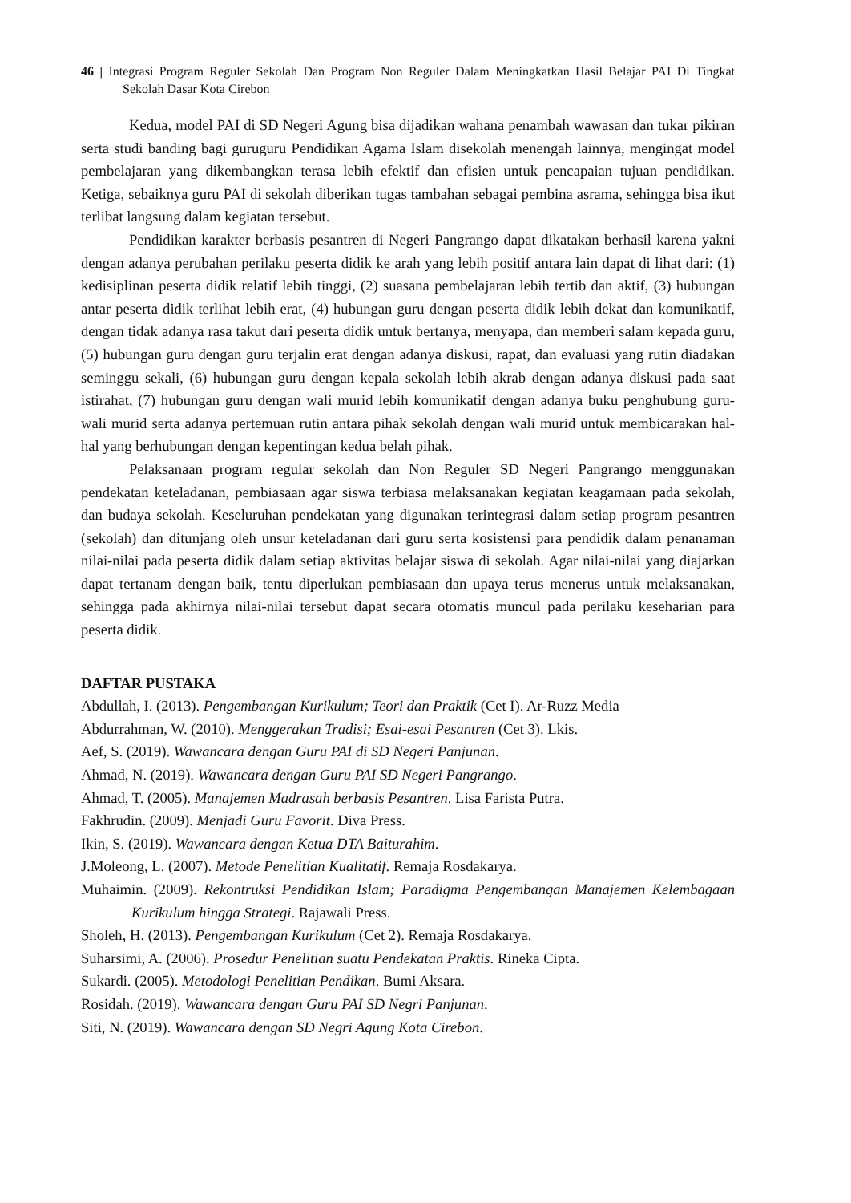46 | Integrasi Program Reguler Sekolah Dan Program Non Reguler Dalam Meningkatkan Hasil Belajar PAI Di Tingkat Sekolah Dasar Kota Cirebon
Kedua, model PAI di SD Negeri Agung bisa dijadikan wahana penambah wawasan dan tukar pikiran serta studi banding bagi guruguru Pendidikan Agama Islam disekolah menengah lainnya, mengingat model pembelajaran yang dikembangkan terasa lebih efektif dan efisien untuk pencapaian tujuan pendidikan. Ketiga, sebaiknya guru PAI di sekolah diberikan tugas tambahan sebagai pembina asrama, sehingga bisa ikut terlibat langsung dalam kegiatan tersebut.
Pendidikan karakter berbasis pesantren di Negeri Pangrango dapat dikatakan berhasil karena yakni dengan adanya perubahan perilaku peserta didik ke arah yang lebih positif antara lain dapat di lihat dari: (1) kedisiplinan peserta didik relatif lebih tinggi, (2) suasana pembelajaran lebih tertib dan aktif, (3) hubungan antar peserta didik terlihat lebih erat, (4) hubungan guru dengan peserta didik lebih dekat dan komunikatif, dengan tidak adanya rasa takut dari peserta didik untuk bertanya, menyapa, dan memberi salam kepada guru, (5) hubungan guru dengan guru terjalin erat dengan adanya diskusi, rapat, dan evaluasi yang rutin diadakan seminggu sekali, (6) hubungan guru dengan kepala sekolah lebih akrab dengan adanya diskusi pada saat istirahat, (7) hubungan guru dengan wali murid lebih komunikatif dengan adanya buku penghubung guru-wali murid serta adanya pertemuan rutin antara pihak sekolah dengan wali murid untuk membicarakan hal-hal yang berhubungan dengan kepentingan kedua belah pihak.
Pelaksanaan program regular sekolah dan Non Reguler SD Negeri Pangrango menggunakan pendekatan keteladanan, pembiasaan agar siswa terbiasa melaksanakan kegiatan keagamaan pada sekolah, dan budaya sekolah. Keseluruhan pendekatan yang digunakan terintegrasi dalam setiap program pesantren (sekolah) dan ditunjang oleh unsur keteladanan dari guru serta kosistensi para pendidik dalam penanaman nilai-nilai pada peserta didik dalam setiap aktivitas belajar siswa di sekolah. Agar nilai-nilai yang diajarkan dapat tertanam dengan baik, tentu diperlukan pembiasaan dan upaya terus menerus untuk melaksanakan, sehingga pada akhirnya nilai-nilai tersebut dapat secara otomatis muncul pada perilaku keseharian para peserta didik.
DAFTAR PUSTAKA
Abdullah, I. (2013). Pengembangan Kurikulum; Teori dan Praktik (Cet I). Ar-Ruzz Media
Abdurrahman, W. (2010). Menggerakan Tradisi; Esai-esai Pesantren (Cet 3). Lkis.
Aef, S. (2019). Wawancara dengan Guru PAI di SD Negeri Panjunan.
Ahmad, N. (2019). Wawancara dengan Guru PAI SD Negeri Pangrango.
Ahmad, T. (2005). Manajemen Madrasah berbasis Pesantren. Lisa Farista Putra.
Fakhrudin. (2009). Menjadi Guru Favorit. Diva Press.
Ikin, S. (2019). Wawancara dengan Ketua DTA Baiturahim.
J.Moleong, L. (2007). Metode Penelitian Kualitatif. Remaja Rosdakarya.
Muhaimin. (2009). Rekontruksi Pendidikan Islam; Paradigma Pengembangan Manajemen Kelembagaan Kurikulum hingga Strategi. Rajawali Press.
Sholeh, H. (2013). Pengembangan Kurikulum (Cet 2). Remaja Rosdakarya.
Suharsimi, A. (2006). Prosedur Penelitian suatu Pendekatan Praktis. Rineka Cipta.
Sukardi. (2005). Metodologi Penelitian Pendikan. Bumi Aksara.
Rosidah. (2019). Wawancara dengan Guru PAI SD Negri Panjunan.
Siti, N. (2019). Wawancara dengan SD Negri Agung Kota Cirebon.